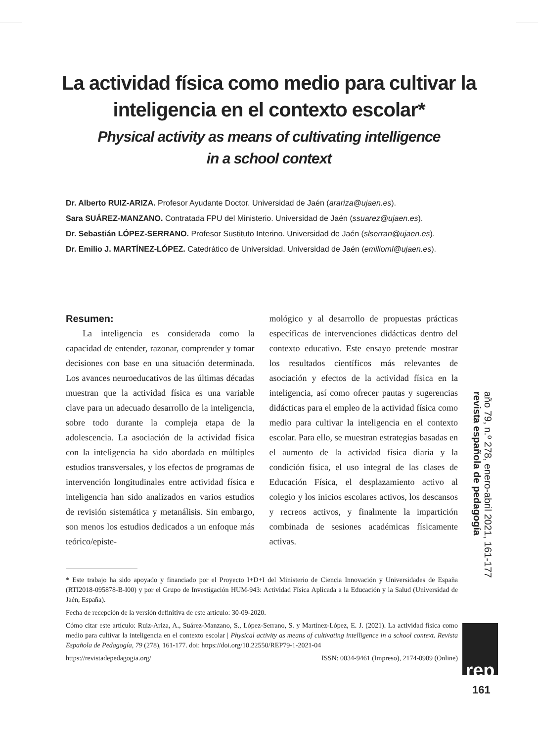La actividad física como medio para cultivar la
inteligencia en el contexto escolar*
Physical activity as means of cultivating intelligence
in a school context
Dr. Alberto RUIZ-ARIZA. Profesor Ayudante Doctor. Universidad de Jaén (arariza@ujaen.es).
Sara SUÁREZ-MANZANO. Contratada FPU del Ministerio. Universidad de Jaén (ssuarez@ujaen.es).
Dr. Sebastián LÓPEZ-SERRANO. Profesor Sustituto Interino. Universidad de Jaén (slserran@ujaen.es).
Dr. Emilio J. MARTÍNEZ-LÓPEZ. Catedrático de Universidad. Universidad de Jaén (emilioml@ujaen.es).
Resumen:
La inteligencia es considerada como la capacidad de entender, razonar, comprender y tomar decisiones con base en una situación determinada. Los avances neuroeducativos de las últimas décadas muestran que la actividad física es una variable clave para un adecuado desarrollo de la inteligencia, sobre todo durante la compleja etapa de la adolescencia. La asociación de la actividad física con la inteligencia ha sido abordada en múltiples estudios transversales, y los efectos de programas de intervención longitudinales entre actividad física e inteligencia han sido analizados en varios estudios de revisión sistemática y metanálisis. Sin embargo, son menos los estudios dedicados a un enfoque más teórico/episte-
mológico y al desarrollo de propuestas prácticas específicas de intervenciones didácticas dentro del contexto educativo. Este ensayo pretende mostrar los resultados científicos más relevantes de asociación y efectos de la actividad física en la inteligencia, así como ofrecer pautas y sugerencias didácticas para el empleo de la actividad física como medio para cultivar la inteligencia en el contexto escolar. Para ello, se muestran estrategias basadas en el aumento de la actividad física diaria y la condición física, el uso integral de las clases de Educación Física, el desplazamiento activo al colegio y los inicios escolares activos, los descansos y recreos activos, y finalmente la impartición combinada de sesiones académicas físicamente activas.
* Este trabajo ha sido apoyado y financiado por el Proyecto I+D+I del Ministerio de Ciencia Innovación y Universidades de España (RTI2018-095878-B-I00) y por el Grupo de Investigación HUM-943: Actividad Física Aplicada a la Educación y la Salud (Universidad de Jaén, España).
Fecha de recepción de la versión definitiva de este artículo: 30-09-2020.
Cómo citar este artículo: Ruiz-Ariza, A., Suárez-Manzano, S., López-Serrano, S. y Martínez-López, E. J. (2021). La actividad física como medio para cultivar la inteligencia en el contexto escolar | Physical activity as means of cultivating intelligence in a school context. Revista Española de Pedagogía, 79 (278), 161-177. doi: https://doi.org/10.22550/REP79-1-2021-04
https://revistadepedagogia.org/ ISSN: 0034-9461 (Impreso), 2174-0909 (Online)
año 79, n.º 278, enero-abril 2021, 161-177 revista española de pedagogía
rep
161